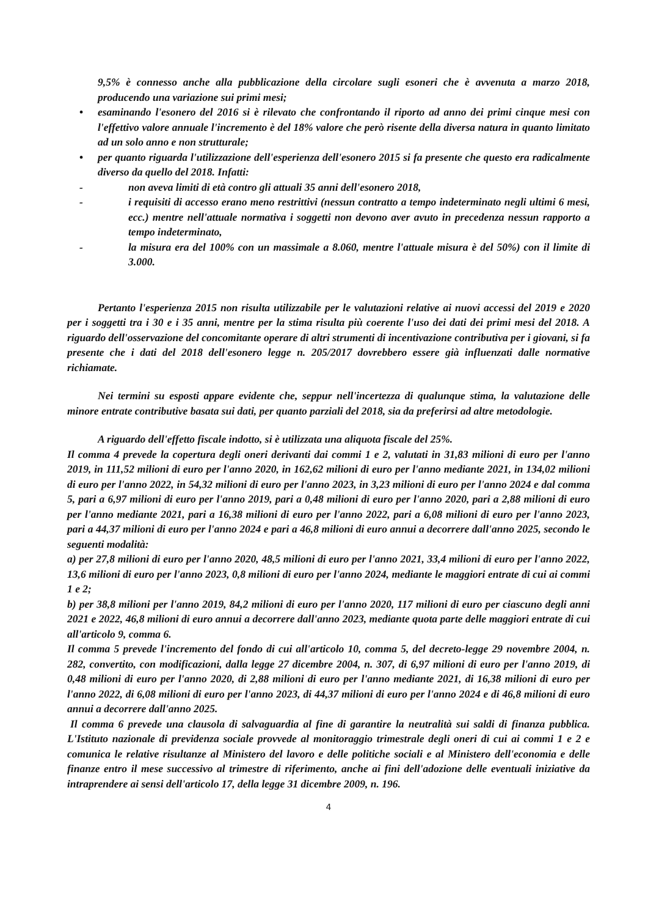9,5% è connesso anche alla pubblicazione della circolare sugli esoneri che è avvenuta a marzo 2018, producendo una variazione sui primi mesi;
• esaminando l'esonero del 2016 si è rilevato che confrontando il riporto ad anno dei primi cinque mesi con l'effettivo valore annuale l'incremento è del 18% valore che però risente della diversa natura in quanto limitato ad un solo anno e non strutturale;
• per quanto riguarda l'utilizzazione dell'esperienza dell'esonero 2015 si fa presente che questo era radicalmente diverso da quello del 2018. Infatti:
- non aveva limiti di età contro gli attuali 35 anni dell'esonero 2018,
- i requisiti di accesso erano meno restrittivi (nessun contratto a tempo indeterminato negli ultimi 6 mesi, ecc.) mentre nell'attuale normativa i soggetti non devono aver avuto in precedenza nessun rapporto a tempo indeterminato,
- la misura era del 100% con un massimale a 8.060, mentre l'attuale misura è del 50%) con il limite di 3.000.
Pertanto l'esperienza 2015 non risulta utilizzabile per le valutazioni relative ai nuovi accessi del 2019 e 2020 per i soggetti tra i 30 e i 35 anni, mentre per la stima risulta più coerente l'uso dei dati dei primi mesi del 2018. A riguardo dell'osservazione del concomitante operare di altri strumenti di incentivazione contributiva per i giovani, si fa presente che i dati del 2018 dell'esonero legge n. 205/2017 dovrebbero essere già influenzati dalle normative richiamate.
Nei termini su esposti appare evidente che, seppur nell'incertezza di qualunque stima, la valutazione delle minore entrate contributive basata sui dati, per quanto parziali del 2018, sia da preferirsi ad altre metodologie.
A riguardo dell'effetto fiscale indotto, si è utilizzata una aliquota fiscale del 25%.
Il comma 4 prevede la copertura degli oneri derivanti dai commi 1 e 2, valutati in 31,83 milioni di euro per l'anno 2019, in 111,52 milioni di euro per l'anno 2020, in 162,62 milioni di euro per l'anno mediante 2021, in 134,02 milioni di euro per l'anno 2022, in 54,32 milioni di euro per l'anno 2023, in 3,23 milioni di euro per l'anno 2024 e dal comma 5, pari a 6,97 milioni di euro per l'anno 2019, pari a 0,48 milioni di euro per l'anno 2020, pari a 2,88 milioni di euro per l'anno mediante 2021, pari a 16,38 milioni di euro per l'anno 2022, pari a 6,08 milioni di euro per l'anno 2023, pari a 44,37 milioni di euro per l'anno 2024 e pari a 46,8 milioni di euro annui a decorrere dall'anno 2025, secondo le seguenti modalità:
a) per 27,8 milioni di euro per l'anno 2020, 48,5 milioni di euro per l'anno 2021, 33,4 milioni di euro per l'anno 2022, 13,6 milioni di euro per l'anno 2023, 0,8 milioni di euro per l'anno 2024, mediante le maggiori entrate di cui ai commi 1 e 2;
b) per 38,8 milioni per l'anno 2019, 84,2 milioni di euro per l'anno 2020, 117 milioni di euro per ciascuno degli anni 2021 e 2022, 46,8 milioni di euro annui a decorrere dall'anno 2023, mediante quota parte delle maggiori entrate di cui all'articolo 9, comma 6.
Il comma 5 prevede l'incremento del fondo di cui all'articolo 10, comma 5, del decreto-legge 29 novembre 2004, n. 282, convertito, con modificazioni, dalla legge 27 dicembre 2004, n. 307, di 6,97 milioni di euro per l'anno 2019, di 0,48 milioni di euro per l'anno 2020, di 2,88 milioni di euro per l'anno mediante 2021, di 16,38 milioni di euro per l'anno 2022, di 6,08 milioni di euro per l'anno 2023, di 44,37 milioni di euro per l'anno 2024 e di 46,8 milioni di euro annui a decorrere dall'anno 2025.
Il comma 6 prevede una clausola di salvaguardia al fine di garantire la neutralità sui saldi di finanza pubblica. L'Istituto nazionale di previdenza sociale provvede al monitoraggio trimestrale degli oneri di cui ai commi 1 e 2 e comunica le relative risultanze al Ministero del lavoro e delle politiche sociali e al Ministero dell'economia e delle finanze entro il mese successivo al trimestre di riferimento, anche ai fini dell'adozione delle eventuali iniziative da intraprendere ai sensi dell'articolo 17, della legge 31 dicembre 2009, n. 196.
4